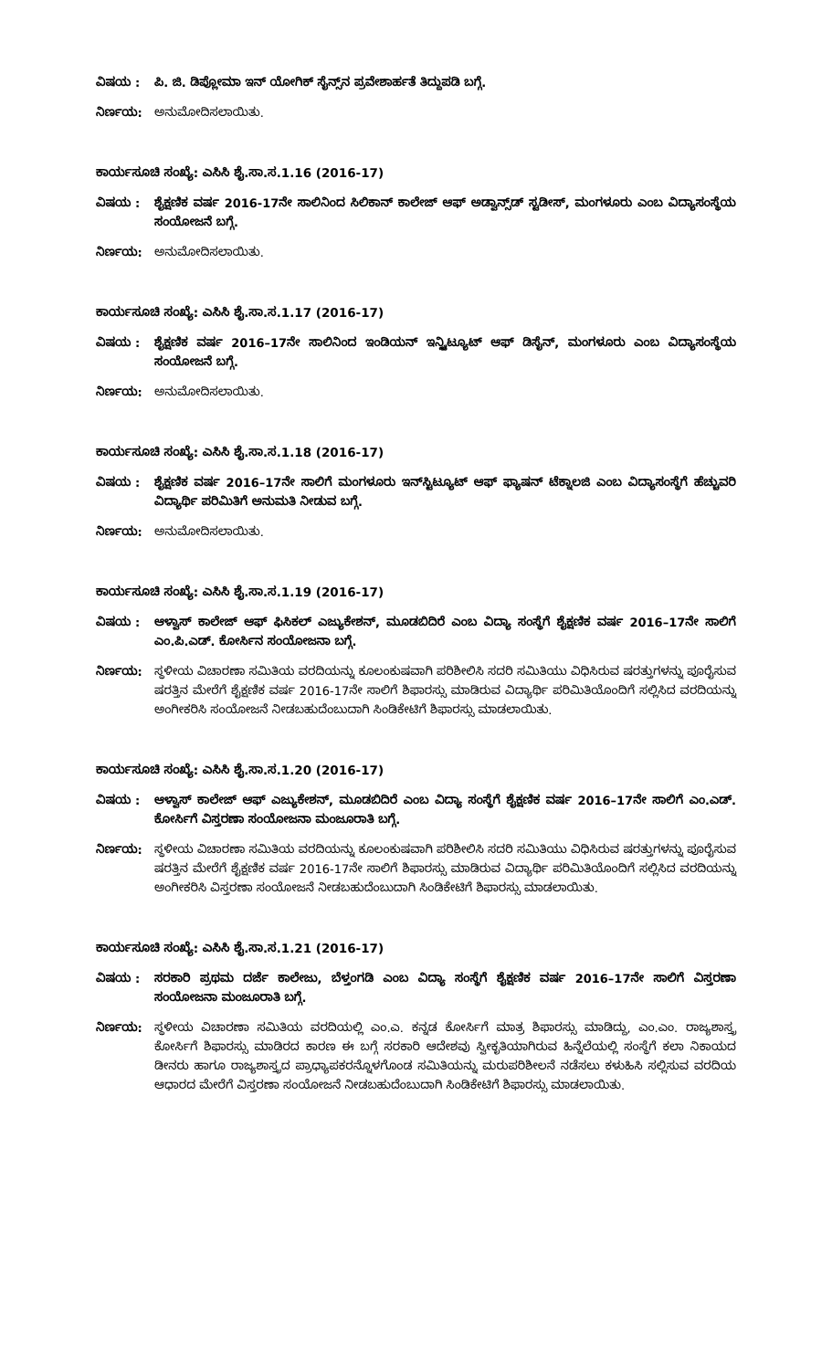ವಿಷಯ : ಪಿ. ಜಿ. ಡಿಪ್ಲೋಮಾ ಇನ್ ಯೋಗಿಕ್ ಸೈನ್ಸ್‌ನ ಪ್ರವೇಶಾರ್ಹತೆ ತಿದ್ದುಪಡಿ ಬಗ್ಗೆ.
ನಿರ್ಣಯ: ಅನುಮೋದಿಸಲಾಯಿತು.
ಕಾರ್ಯಸೂಚಿ ಸಂಖ್ಯೆ: ಎಸಿಸಿ ಶೈ.ಸಾ.ಸ.1.16 (2016-17)
ವಿಷಯ : ಶೈಕ್ಷಣಿಕ ವರ್ಷ 2016-17ನೇ ಸಾಲಿನಿಂದ ಸಿಲಿಕಾನ್ ಕಾಲೇಜ್ ಆಫ್ ಅಡ್ವಾನ್ಸ್‌ಡ್ ಸ್ಟಡೀಸ್, ಮಂಗಳೂರು ಎಂಬ ವಿದ್ಯಾಸಂಸ್ಥೆಯ ಸಂಯೋಜನೆ ಬಗ್ಗೆ.
ನಿರ್ಣಯ: ಅನುಮೋದಿಸಲಾಯಿತು.
ಕಾರ್ಯಸೂಚಿ ಸಂಖ್ಯೆ: ಎಸಿಸಿ ಶೈ.ಸಾ.ಸ.1.17 (2016-17)
ವಿಷಯ : ಶೈಕ್ಷಣಿಕ ವರ್ಷ 2016–17ನೇ ಸಾಲಿನಿಂದ ಇಂಡಿಯನ್ ಇನ್ಸ್ಟಿಟ್ಯೂಟ್ ಆಫ್ ಡಿಸೈನ್, ಮಂಗಳೂರು ಎಂಬ ವಿದ್ಯಾಸಂಸ್ಥೆಯ ಸಂಯೋಜನೆ ಬಗ್ಗೆ.
ನಿರ್ಣಯ: ಅನುಮೋದಿಸಲಾಯಿತು.
ಕಾರ್ಯಸೂಚಿ ಸಂಖ್ಯೆ: ಎಸಿಸಿ ಶೈ.ಸಾ.ಸ.1.18 (2016-17)
ವಿಷಯ : ಶೈಕ್ಷಣಿಕ ವರ್ಷ 2016–17ನೇ ಸಾಲಿಗೆ ಮಂಗಳೂರು ಇನ್‌ಸ್ಟಿಟ್ಯೂಟ್ ಆಫ್ ಫ್ಯಾಷನ್ ಟೆಕ್ನಾಲಜಿ ಎಂಬ ವಿದ್ಯಾಸಂಸ್ಥೆಗೆ ಹೆಚ್ಚುವರಿ ವಿದ್ಯಾರ್ಥಿ ಪರಿಮಿತಿಗೆ ಅನುಮತಿ ನೀಡುವ ಬಗ್ಗೆ.
ನಿರ್ಣಯ: ಅನುಮೋದಿಸಲಾಯಿತು.
ಕಾರ್ಯಸೂಚಿ ಸಂಖ್ಯೆ: ಎಸಿಸಿ ಶೈ.ಸಾ.ಸ.1.19 (2016-17)
ವಿಷಯ : ಆಳ್ವಾಸ್ ಕಾಲೇಜ್ ಆಫ್ ಫಿಸಿಕಲ್ ಎಜ್ಯುಕೇಶನ್, ಮೂಡಬಿದಿರೆ ಎಂಬ ವಿದ್ಯಾ ಸಂಸ್ಥೆಗೆ ಶೈಕ್ಷಣಿಕ ವರ್ಷ 2016–17ನೇ ಸಾಲಿಗೆ ಎಂ.ಪಿ.ಎಡ್. ಕೋರ್ಸಿನ ಸಂಯೋಜನಾ ಬಗ್ಗೆ.
ನಿರ್ಣಯ: ಸ್ಥಳೀಯ ವಿಚಾರಣಾ ಸಮಿತಿಯ ವರದಿಯನ್ನು ಕೂಲಂಕುಷವಾಗಿ ಪರಿಶೀಲಿಸಿ ಸದರಿ ಸಮಿತಿಯು ವಿಧಿಸಿರುವ ಷರತ್ತುಗಳನ್ನು ಪೂರೈಸುವ ಷರತ್ತಿನ ಮೇರೆಗೆ ಶೈಕ್ಷಣಿಕ ವರ್ಷ 2016-17ನೇ ಸಾಲಿಗೆ ಶಿಫಾರಸ್ಸು ಮಾಡಿರುವ ವಿದ್ಯಾರ್ಥಿ ಪರಿಮಿತಿಯೊಂದಿಗೆ ಸಲ್ಲಿಸಿದ ವರದಿಯನ್ನು ಅಂಗೀಕರಿಸಿ ಸಂಯೋಜನೆ ನೀಡಬಹುದೆಂಬುದಾಗಿ ಸಿಂಡಿಕೇಟಿಗೆ ಶಿಫಾರಸ್ಸು ಮಾಡಲಾಯಿತು.
ಕಾರ್ಯಸೂಚಿ ಸಂಖ್ಯೆ: ಎಸಿಸಿ ಶೈ.ಸಾ.ಸ.1.20 (2016-17)
ವಿಷಯ : ಆಳ್ವಾಸ್ ಕಾಲೇಜ್ ಆಫ್ ಎಜ್ಯುಕೇಶನ್, ಮೂಡಬಿದಿರೆ ಎಂಬ ವಿದ್ಯಾ ಸಂಸ್ಥೆಗೆ ಶೈಕ್ಷಣಿಕ ವರ್ಷ 2016–17ನೇ ಸಾಲಿಗೆ ಎಂ.ಎಡ್. ಕೋರ್ಸಿಗೆ ವಿಸ್ತರಣಾ ಸಂಯೋಜನಾ ಮಂಜೂರಾತಿ ಬಗ್ಗೆ.
ನಿರ್ಣಯ: ಸ್ಥಳೀಯ ವಿಚಾರಣಾ ಸಮಿತಿಯ ವರದಿಯನ್ನು ಕೂಲಂಕುಷವಾಗಿ ಪರಿಶೀಲಿಸಿ ಸದರಿ ಸಮಿತಿಯು ವಿಧಿಸಿರುವ ಷರತ್ತುಗಳನ್ನು ಪೂರೈಸುವ ಷರತ್ತಿನ ಮೇರೆಗೆ ಶೈಕ್ಷಣಿಕ ವರ್ಷ 2016-17ನೇ ಸಾಲಿಗೆ ಶಿಫಾರಸ್ಸು ಮಾಡಿರುವ ವಿದ್ಯಾರ್ಥಿ ಪರಿಮಿತಿಯೊಂದಿಗೆ ಸಲ್ಲಿಸಿದ ವರದಿಯನ್ನು ಅಂಗೀಕರಿಸಿ ವಿಸ್ತರಣಾ ಸಂಯೋಜನೆ ನೀಡಬಹುದೆಂಬುದಾಗಿ ಸಿಂಡಿಕೇಟಿಗೆ ಶಿಫಾರಸ್ಸು ಮಾಡಲಾಯಿತು.
ಕಾರ್ಯಸೂಚಿ ಸಂಖ್ಯೆ: ಎಸಿಸಿ ಶೈ.ಸಾ.ಸ.1.21 (2016-17)
ವಿಷಯ : ಸರಕಾರಿ ಪ್ರಥಮ ದರ್ಜೆ ಕಾಲೇಜು, ಬೆಳ್ತಂಗಡಿ ಎಂಬ ವಿದ್ಯಾ ಸಂಸ್ಥೆಗೆ ಶೈಕ್ಷಣಿಕ ವರ್ಷ 2016–17ನೇ ಸಾಲಿಗೆ ವಿಸ್ತರಣಾ ಸಂಯೋಜನಾ ಮಂಜೂರಾತಿ ಬಗ್ಗೆ.
ನಿರ್ಣಯ: ಸ್ಥಳೀಯ ವಿಚಾರಣಾ ಸಮಿತಿಯ ವರದಿಯಲ್ಲಿ ಎಂ.ಎ. ಕನ್ನಡ ಕೋರ್ಸಿಗೆ ಮಾತ್ರ ಶಿಫಾರಸ್ಸು ಮಾಡಿದ್ದು, ಎಂ.ಎಂ. ರಾಜ್ಯಶಾಸ್ತ್ರ ಕೋರ್ಸಿಗೆ ಶಿಫಾರಸ್ಸು ಮಾಡಿರದ ಕಾರಣ ಈ ಬಗ್ಗೆ ಸರಕಾರಿ ಆದೇಶವು ಸ್ವೀಕೃತಿಯಾಗಿರುವ ಹಿನ್ನೆಲೆಯಲ್ಲಿ ಸಂಸ್ಥೆಗೆ ಕಲಾ ನಿಕಾಯದ ಡೀನರು ಹಾಗೂ ರಾಜ್ಯಶಾಸ್ತ್ರದ ಪ್ರಾಧ್ಯಾಪಕರನ್ನೊಳಗೊಂಡ ಸಮಿತಿಯನ್ನು ಮರುಪರಿಶೀಲನೆ ನಡೆಸಲು ಕಳುಹಿಸಿ ಸಲ್ಲಿಸುವ ವರದಿಯ ಆಧಾರದ ಮೇರೆಗೆ ವಿಸ್ತರಣಾ ಸಂಯೋಜನೆ ನೀಡಬಹುದೆಂಬುದಾಗಿ ಸಿಂಡಿಕೇಟಿಗೆ ಶಿಫಾರಸ್ಸು ಮಾಡಲಾಯಿತು.